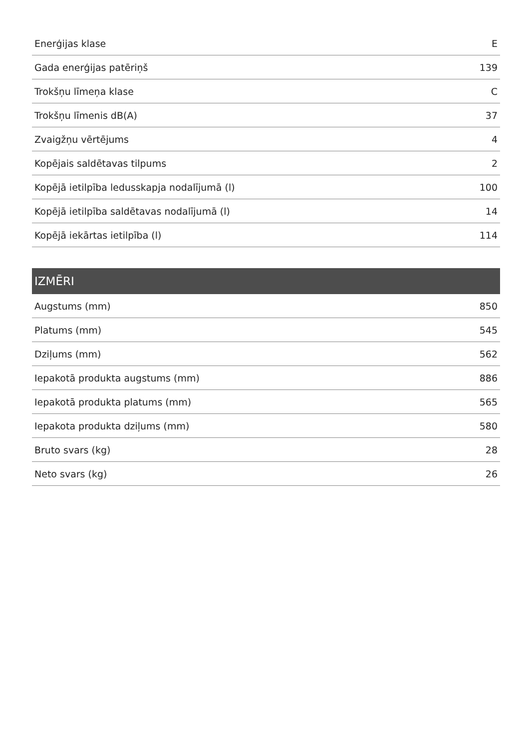| Enerģijas klase | E |
| Gada enerģijas patēriņš | 139 |
| Trokšņu līmeņa klase | C |
| Trokšņu līmenis dB(A) | 37 |
| Zvaigžņu vērtējums | 4 |
| Kopējais saldētavas tilpums | 2 |
| Kopējā ietilpība ledusskapja nodalījumā (l) | 100 |
| Kopējā ietilpība saldētavas nodalījumā (l) | 14 |
| Kopējā iekārtas ietilpība (l) | 114 |
| IZMĒRI | |
| --- | --- |
| Augstums (mm) | 850 |
| Platums (mm) | 545 |
| Dziļums (mm) | 562 |
| Iepakotā produkta augstums (mm) | 886 |
| Iepakotā produkta platums (mm) | 565 |
| Iepakota produkta dziļums (mm) | 580 |
| Bruto svars (kg) | 28 |
| Neto svars (kg) | 26 |